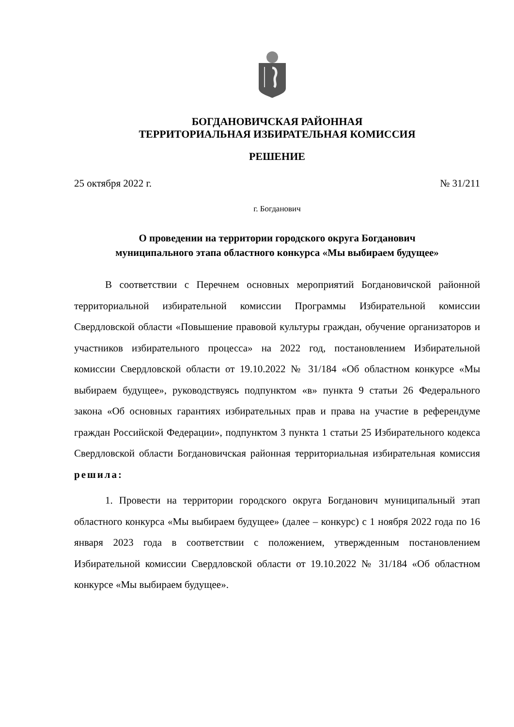БОГДАНОВИЧСКАЯ РАЙОННАЯ
ТЕРРИТОРИАЛЬНАЯ ИЗБИРАТЕЛЬНАЯ КОМИССИЯ
РЕШЕНИЕ
25 октября 2022 г. № 31/211
г. Богданович
О проведении на территории городского округа Богданович
муниципального этапа областного конкурса «Мы выбираем будущее»
В соответствии с Перечнем основных мероприятий Богдановичской районной территориальной избирательной комиссии Программы Избирательной комиссии Свердловской области «Повышение правовой культуры граждан, обучение организаторов и участников избирательного процесса» на 2022 год, постановлением Избирательной комиссии Свердловской области от 19.10.2022 № 31/184 «Об областном конкурсе «Мы выбираем будущее», руководствуясь подпунктом «в» пункта 9 статьи 26 Федерального закона «Об основных гарантиях избирательных прав и права на участие в референдуме граждан Российской Федерации», подпунктом 3 пункта 1 статьи 25 Избирательного кодекса Свердловской области Богдановичская районная территориальная избирательная комиссия решила:
1. Провести на территории городского округа Богданович муниципальный этап областного конкурса «Мы выбираем будущее» (далее – конкурс) с 1 ноября 2022 года по 16 января 2023 года в соответствии с положением, утвержденным постановлением Избирательной комиссии Свердловской области от 19.10.2022 № 31/184 «Об областном конкурсе «Мы выбираем будущее».